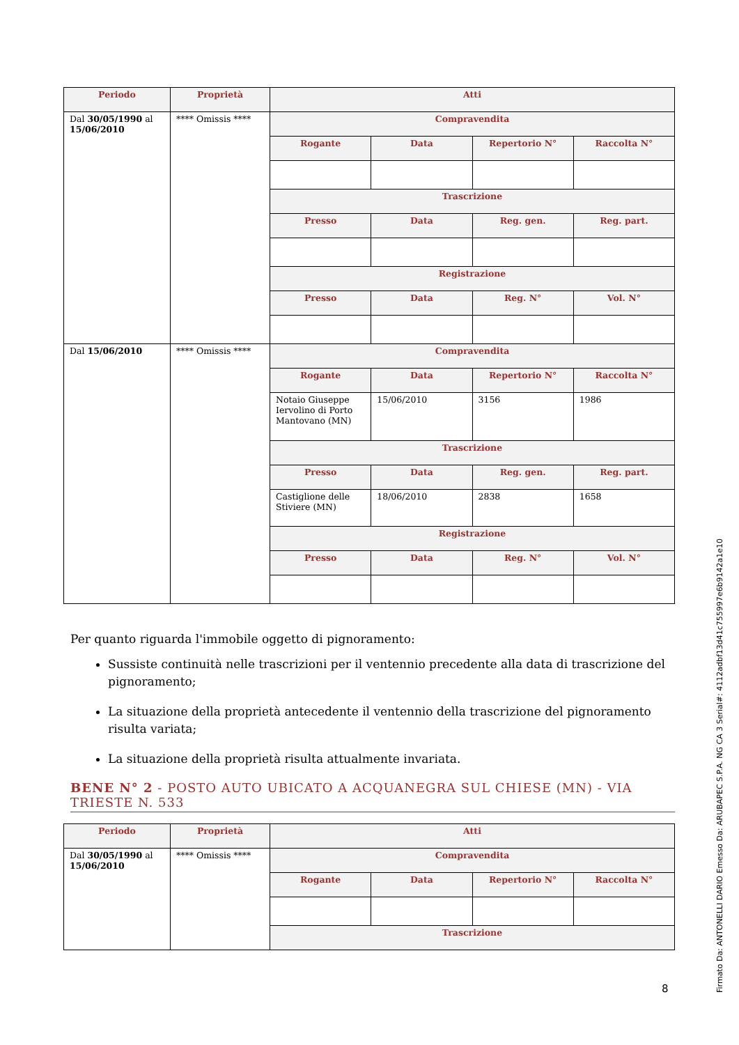| Periodo | Proprietà | Atti | | | |
| --- | --- | --- | --- | --- | --- |
| Dal 30/05/1990 al 15/06/2010 | **** Omissis **** | Compravendita | | | |
| | | Rogante | Data | Repertorio N° | Raccolta N° |
| | | Trascrizione | | | |
| | | Presso | Data | Reg. gen. | Reg. part. |
| | | Registrazione | | | |
| | | Presso | Data | Reg. N° | Vol. N° |
| Dal 15/06/2010 | **** Omissis **** | Compravendita | | | |
| | | Rogante | Data | Repertorio N° | Raccolta N° |
| | | Notaio Giuseppe Iervolino di Porto Mantovano (MN) | 15/06/2010 | 3156 | 1986 |
| | | Trascrizione | | | |
| | | Presso | Data | Reg. gen. | Reg. part. |
| | | Castiglione delle Stiviere (MN) | 18/06/2010 | 2838 | 1658 |
| | | Registrazione | | | |
| | | Presso | Data | Reg. N° | Vol. N° |
Per quanto riguarda l'immobile oggetto di pignoramento:
Sussiste continuità nelle trascrizioni per il ventennio precedente alla data di trascrizione del pignoramento;
La situazione della proprietà antecedente il ventennio della trascrizione del pignoramento risulta variata;
La situazione della proprietà risulta attualmente invariata.
BENE N° 2 - POSTO AUTO UBICATO A ACQUANEGRA SUL CHIESE (MN) - VIA TRIESTE N. 533
| Periodo | Proprietà | Atti | | | |
| --- | --- | --- | --- | --- | --- |
| Dal 30/05/1990 al 15/06/2010 | **** Omissis **** | Compravendita | | | |
| | | Rogante | Data | Repertorio N° | Raccolta N° |
| | | Trascrizione | | | |
8
Firmato Da: ANTONELLI DARIO Emesso Da: ARUBAPEC S.P.A. NG CA 3 Serial#: 4112adbf13d41c755997e6b9142a1e10